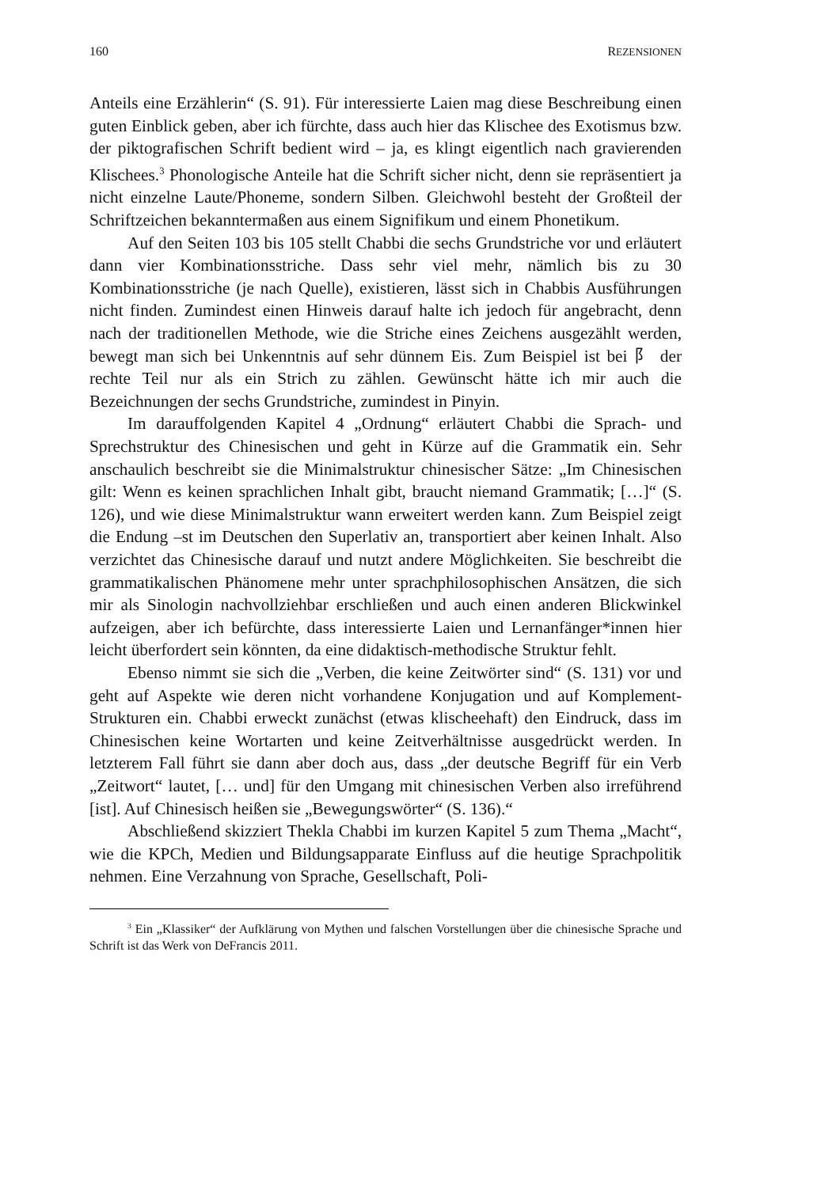160 REZENSIONEN
Anteils eine Erzählerin“ (S. 91). Für interessierte Laien mag diese Beschreibung einen guten Einblick geben, aber ich fürchte, dass auch hier das Klischee des Exotismus bzw. der piktografischen Schrift bedient wird – ja, es klingt eigentlich nach gravierenden Klischees.<sup>3</sup> Phonologische Anteile hat die Schrift sicher nicht, denn sie repräsentiert ja nicht einzelne Laute/Phoneme, sondern Silben. Gleichwohl besteht der Großteil der Schriftzeichen bekanntermaßen aus einem Signifikum und einem Phonetikum.
Auf den Seiten 103 bis 105 stellt Chabbi die sechs Grundstriche vor und erläutert dann vier Kombinationsstriche. Dass sehr viel mehr, nämlich bis zu 30 Kombinationsstriche (je nach Quelle), existieren, lässt sich in Chabbis Ausführungen nicht finden. Zumindest einen Hinweis darauf halte ich jedoch für angebracht, denn nach der traditionellen Methode, wie die Striche eines Zeichens ausgezählt werden, bewegt man sich bei Unkenntnis auf sehr dünnem Eis. Zum Beispiel ist bei 阝 der rechte Teil nur als ein Strich zu zählen. Gewünscht hätte ich mir auch die Bezeichnungen der sechs Grundstriche, zumindest in Pinyin.
Im darauffolgenden Kapitel 4 „Ordnung“ erläutert Chabbi die Sprach- und Sprechstruktur des Chinesischen und geht in Kürze auf die Grammatik ein. Sehr anschaulich beschreibt sie die Minimalstruktur chinesischer Sätze: „Im Chinesischen gilt: Wenn es keinen sprachlichen Inhalt gibt, braucht niemand Grammatik; […]“ (S. 126), und wie diese Minimalstruktur wann erweitert werden kann. Zum Beispiel zeigt die Endung –st im Deutschen den Superlativ an, transportiert aber keinen Inhalt. Also verzichtet das Chinesische darauf und nutzt andere Möglichkeiten. Sie beschreibt die grammatikalischen Phänomene mehr unter sprachphilosophischen Ansätzen, die sich mir als Sinologin nachvollziehbar erschließen und auch einen anderen Blickwinkel aufzeigen, aber ich befürchte, dass interessierte Laien und Lernanfänger*innen hier leicht überfordert sein könnten, da eine didaktisch-methodische Struktur fehlt.
Ebenso nimmt sie sich die „Verben, die keine Zeitwörter sind“ (S. 131) vor und geht auf Aspekte wie deren nicht vorhandene Konjugation und auf Komplement-Strukturen ein. Chabbi erweckt zunächst (etwas klischeehaft) den Eindruck, dass im Chinesischen keine Wortarten und keine Zeitverhältnisse ausgedrückt werden. In letzterem Fall führt sie dann aber doch aus, dass „der deutsche Begriff für ein Verb „Zeitwort“ lautet, [… und] für den Umgang mit chinesischen Verben also irreführend [ist]. Auf Chinesisch heißen sie „Bewegungswörter“ (S. 136).“
Abschließend skizziert Thekla Chabbi im kurzen Kapitel 5 zum Thema „Macht“, wie die KPCh, Medien und Bildungsapparate Einfluss auf die heutige Sprachpolitik nehmen. Eine Verzahnung von Sprache, Gesellschaft, Poli-
<sup>3</sup> Ein „Klassiker“ der Aufklärung von Mythen und falschen Vorstellungen über die chinesische Sprache und Schrift ist das Werk von DeFrancis 2011.